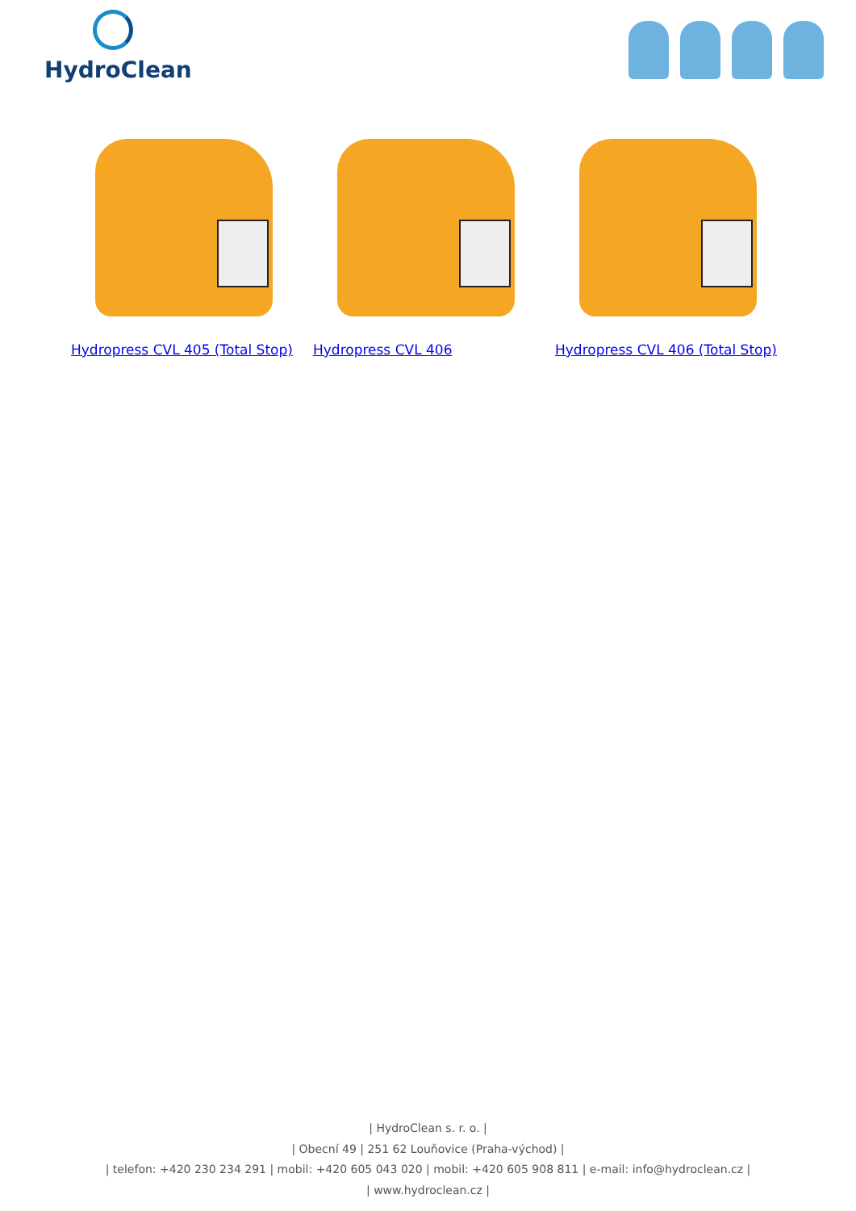HydroClean
Hydropress CVL 405 (Total Stop) Hydropress CVL 406 Hydropress CVL 406 (Total Stop)
| HydroClean s. r. o. |
| Obecní 49 | 251 62 Louňovice (Praha-východ) |
| telefon: +420 230 234 291 | mobil: +420 605 043 020 | mobil: +420 605 908 811 | e-mail: info@hydroclean.cz |
| www.hydroclean.cz |